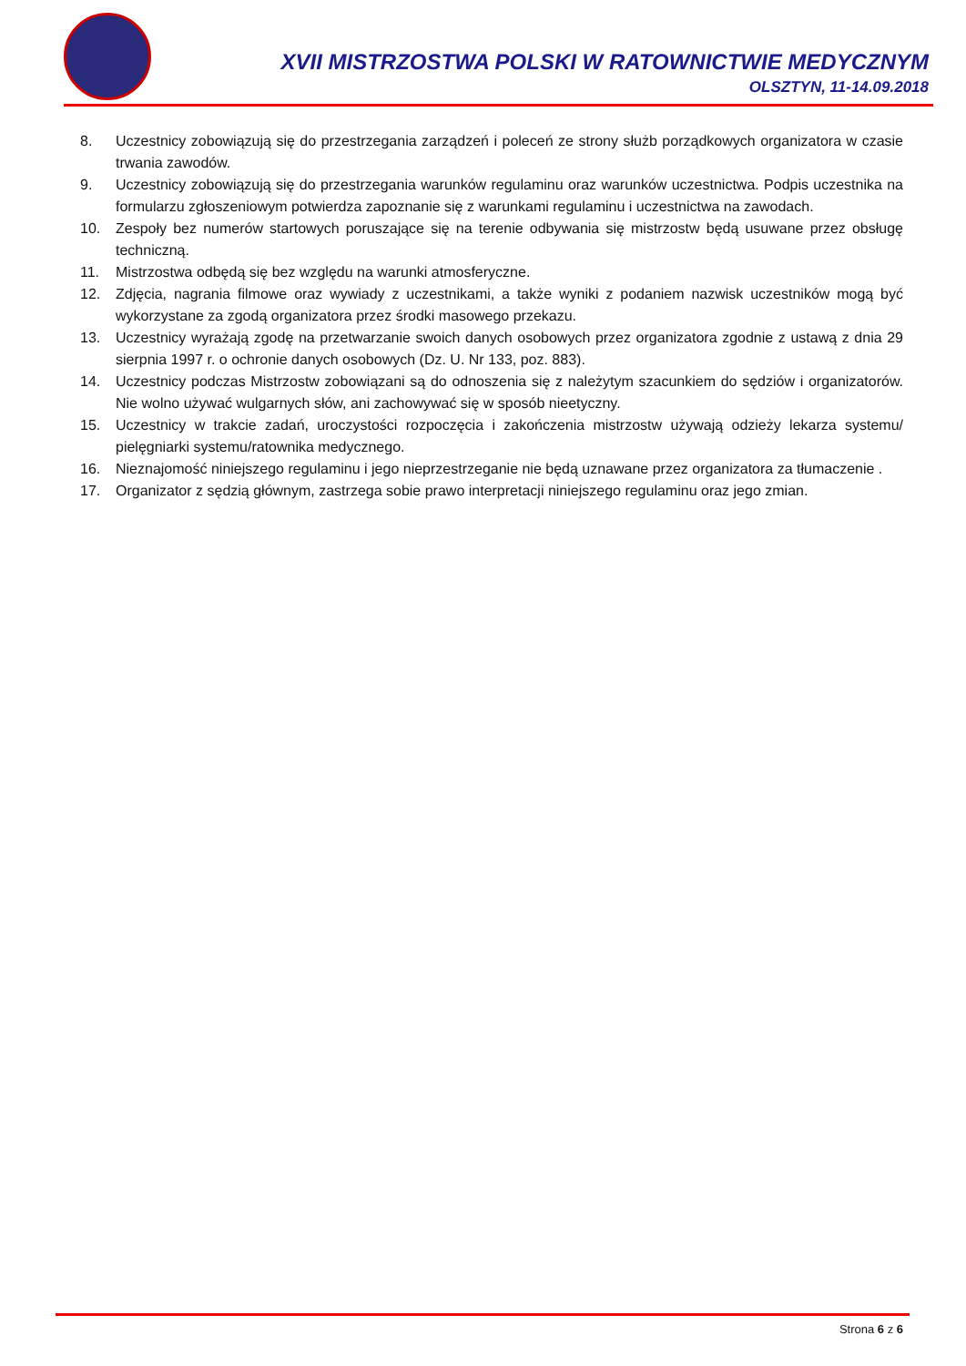XVII MISTRZOSTWA POLSKI W RATOWNICTWIE MEDYCZNYM
OLSZTYN, 11-14.09.2018
8. Uczestnicy zobowiązują się do przestrzegania zarządzeń i poleceń ze strony służb porządkowych organizatora w czasie trwania zawodów.
9. Uczestnicy zobowiązują się do przestrzegania warunków regulaminu oraz warunków uczestnictwa. Podpis uczestnika na formularzu zgłoszeniowym potwierdza zapoznanie się z warunkami regulaminu i uczestnictwa na zawodach.
10. Zespoły bez numerów startowych poruszające się na terenie odbywania się mistrzostw będą usuwane przez obsługę techniczną.
11. Mistrzostwa odbędą się bez względu na warunki atmosferyczne.
12. Zdjęcia, nagrania filmowe oraz wywiady z uczestnikami, a także wyniki z podaniem nazwisk uczestników mogą być wykorzystane za zgodą organizatora przez środki masowego przekazu.
13. Uczestnicy wyrażają zgodę na przetwarzanie swoich danych osobowych przez organizatora zgodnie z ustawą z dnia 29 sierpnia 1997 r. o ochronie danych osobowych (Dz. U. Nr 133, poz. 883).
14. Uczestnicy podczas Mistrzostw zobowiązani są do odnoszenia się z należytym szacunkiem do sędziów i organizatorów. Nie wolno używać wulgarnych słów, ani zachowywać się w sposób nieetyczny.
15. Uczestnicy w trakcie zadań, uroczystości rozpoczęcia i zakończenia mistrzostw używają odzieży lekarza systemu/ pielęgniarki systemu/ratownika medycznego.
16. Nieznajomość niniejszego regulaminu i jego nieprzestrzeganie nie będą uznawane przez organizatora za tłumaczenie .
17. Organizator z sędzią głównym, zastrzega sobie prawo interpretacji niniejszego regulaminu oraz jego zmian.
Strona 6 z 6